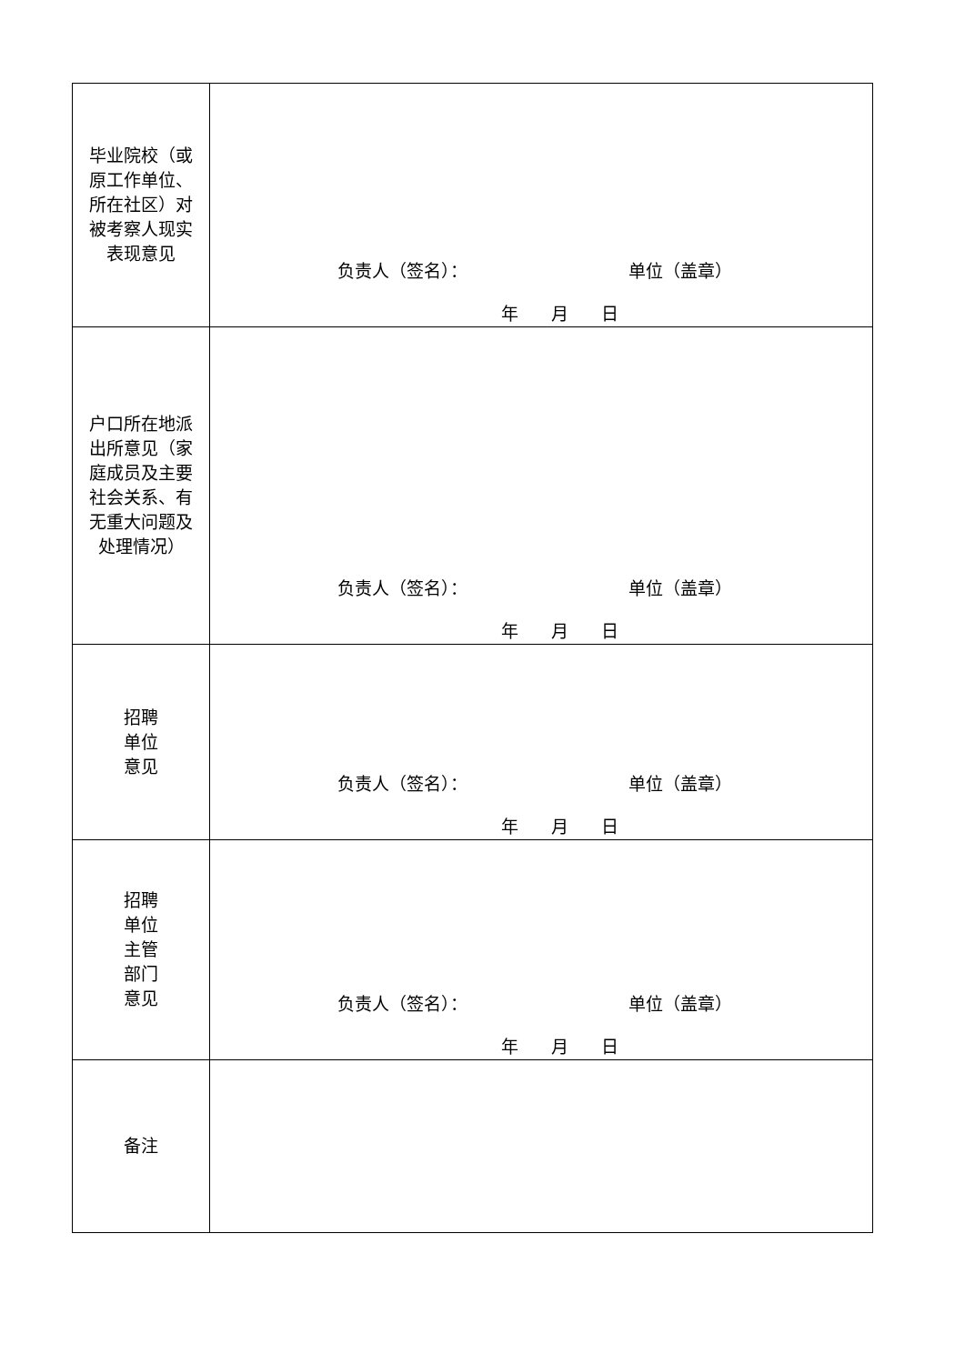| 毕业院校（或原工作单位、所在社区）对被考察人现实表现意见 | 负责人（签名）： 单位（盖章） 年 月 日 |
| 户口所在地派出所意见（家庭成员及主要社会关系、有无重大问题及处理情况） | 负责人（签名）： 单位（盖章） 年 月 日 |
| 招聘 单位 意见 | 负责人（签名）： 单位（盖章） 年 月 日 |
| 招聘 单位 主管 部门 意见 | 负责人（签名）： 单位（盖章） 年 月 日 |
| 备注 | |